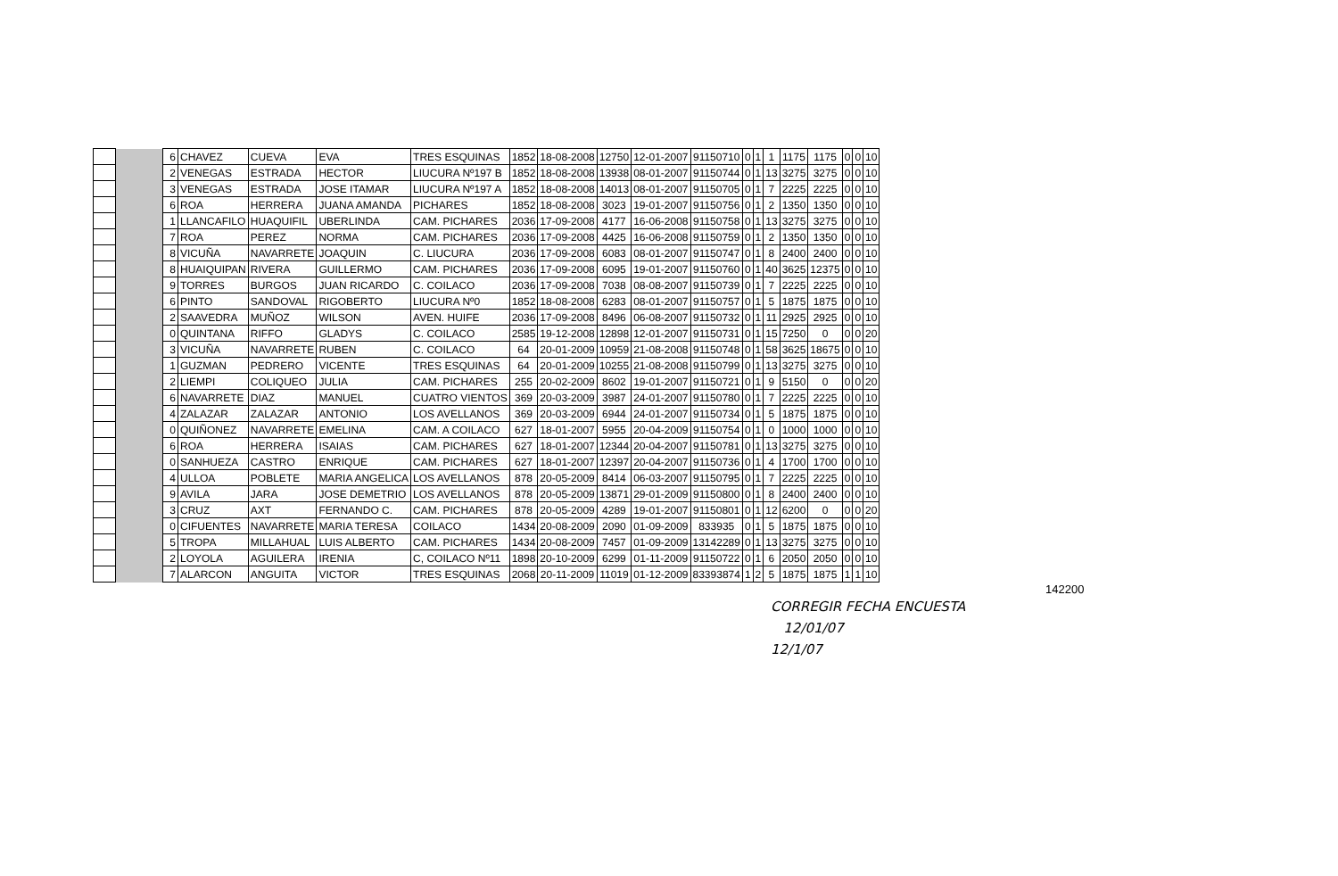| | | 6 | CHAVEZ | CUEVA | EVA | TRES ESQUINAS | 1852 | 18-08-2008 | 12750 | 12-01-2007 | 91150710 | 0 | 1 | 1 | 1175 | 1175 | 0 | 0 | 10 |
| | | 2 | VENEGAS | ESTRADA | HECTOR | LIUCURA Nº197 B | 1852 | 18-08-2008 | 13938 | 08-01-2007 | 91150744 | 0 | 1 | 13 | 3275 | 3275 | 0 | 0 | 10 |
| | | 3 | VENEGAS | ESTRADA | JOSE ITAMAR | LIUCURA Nº197 A | 1852 | 18-08-2008 | 14013 | 08-01-2007 | 91150705 | 0 | 1 | 7 | 2225 | 2225 | 0 | 0 | 10 |
| | | 6 | ROA | HERRERA | JUANA AMANDA | PICHARES | 1852 | 18-08-2008 | 3023 | 19-01-2007 | 91150756 | 0 | 1 | 2 | 1350 | 1350 | 0 | 0 | 10 |
| | | 1 | LLANCAFILO | HUAQUIFIL | UBERLINDA | CAM. PICHARES | 2036 | 17-09-2008 | 4177 | 16-06-2008 | 91150758 | 0 | 1 | 13 | 3275 | 3275 | 0 | 0 | 10 |
| | | 7 | ROA | PEREZ | NORMA | CAM. PICHARES | 2036 | 17-09-2008 | 4425 | 16-06-2008 | 91150759 | 0 | 1 | 2 | 1350 | 1350 | 0 | 0 | 10 |
| | | 8 | VICUÑA | NAVARRETE | JOAQUIN | C. LIUCURA | 2036 | 17-09-2008 | 6083 | 08-01-2007 | 91150747 | 0 | 1 | 8 | 2400 | 2400 | 0 | 0 | 10 |
| | | 8 | HUAIQUIPAN | RIVERA | GUILLERMO | CAM. PICHARES | 2036 | 17-09-2008 | 6095 | 19-01-2007 | 91150760 | 0 | 1 | 40 | 3625 | 12375 | 0 | 0 | 10 |
| | | 9 | TORRES | BURGOS | JUAN RICARDO | C. COILACO | 2036 | 17-09-2008 | 7038 | 08-08-2007 | 91150739 | 0 | 1 | 7 | 2225 | 2225 | 0 | 0 | 10 |
| | | 6 | PINTO | SANDOVAL | RIGOBERTO | LIUCURA Nº0 | 1852 | 18-08-2008 | 6283 | 08-01-2007 | 91150757 | 0 | 1 | 5 | 1875 | 1875 | 0 | 0 | 10 |
| | | 2 | SAAVEDRA | MUÑOZ | WILSON | AVEN. HUIFE | 2036 | 17-09-2008 | 8496 | 06-08-2007 | 91150732 | 0 | 1 | 11 | 2925 | 2925 | 0 | 0 | 10 |
| | | 0 | QUINTANA | RIFFO | GLADYS | C. COILACO | 2585 | 19-12-2008 | 12898 | 12-01-2007 | 91150731 | 0 | 1 | 15 | 7250 | 0 | 0 | 0 | 20 |
| | | 3 | VICUÑA | NAVARRETE | RUBEN | C. COILACO | 64 | 20-01-2009 | 10959 | 21-08-2008 | 91150748 | 0 | 1 | 58 | 3625 | 18675 | 0 | 0 | 10 |
| | | 1 | GUZMAN | PEDRERO | VICENTE | TRES ESQUINAS | 64 | 20-01-2009 | 10255 | 21-08-2008 | 91150799 | 0 | 1 | 13 | 3275 | 3275 | 0 | 0 | 10 |
| | | 2 | LIEMPI | COLIQUEO | JULIA | CAM. PICHARES | 255 | 20-02-2009 | 8602 | 19-01-2007 | 91150721 | 0 | 1 | 9 | 5150 | 0 | 0 | 0 | 20 |
| | | 6 | NAVARRETE | DIAZ | MANUEL | CUATRO VIENTOS | 369 | 20-03-2009 | 3987 | 24-01-2007 | 91150780 | 0 | 1 | 7 | 2225 | 2225 | 0 | 0 | 10 |
| | | 4 | ZALAZAR | ZALAZAR | ANTONIO | LOS AVELLANOS | 369 | 20-03-2009 | 6944 | 24-01-2007 | 91150734 | 0 | 1 | 5 | 1875 | 1875 | 0 | 0 | 10 |
| | | 0 | QUIÑONEZ | NAVARRETE | EMELINA | CAM. A COILACO | 627 | 18-01-2007 | 5955 | 20-04-2009 | 91150754 | 0 | 1 | 0 | 1000 | 1000 | 0 | 0 | 10 |
| | | 6 | ROA | HERRERA | ISAIAS | CAM. PICHARES | 627 | 18-01-2007 | 12344 | 20-04-2007 | 91150781 | 0 | 1 | 13 | 3275 | 3275 | 0 | 0 | 10 |
| | | 0 | SANHUEZA | CASTRO | ENRIQUE | CAM. PICHARES | 627 | 18-01-2007 | 12397 | 20-04-2007 | 91150736 | 0 | 1 | 4 | 1700 | 1700 | 0 | 0 | 10 |
| | | 4 | ULLOA | POBLETE | MARIA ANGELICA | LOS AVELLANOS | 878 | 20-05-2009 | 8414 | 06-03-2007 | 91150795 | 0 | 1 | 7 | 2225 | 2225 | 0 | 0 | 10 |
| | | 9 | AVILA | JARA | JOSE DEMETRIO | LOS AVELLANOS | 878 | 20-05-2009 | 13871 | 29-01-2009 | 91150800 | 0 | 1 | 8 | 2400 | 2400 | 0 | 0 | 10 |
| | | 3 | CRUZ | AXT | FERNANDO C. | CAM. PICHARES | 878 | 20-05-2009 | 4289 | 19-01-2007 | 91150801 | 0 | 1 | 12 | 6200 | 0 | 0 | 0 | 20 |
| | | 0 | CIFUENTES | NAVARRETE | MARIA TERESA | COILACO | 1434 | 20-08-2009 | 2090 | 01-09-2009 | 833935 | 0 | 1 | 5 | 1875 | 1875 | 0 | 0 | 10 |
| | | 5 | TROPA | MILLAHUAL | LUIS ALBERTO | CAM. PICHARES | 1434 | 20-08-2009 | 7457 | 01-09-2009 | 13142289 | 0 | 1 | 13 | 3275 | 3275 | 0 | 0 | 10 |
| | | 2 | LOYOLA | AGUILERA | IRENIA | C, COILACO Nº11 | 1898 | 20-10-2009 | 6299 | 01-11-2009 | 91150722 | 0 | 1 | 6 | 2050 | 2050 | 0 | 0 | 10 |
| | | 7 | ALARCON | ANGUITA | VICTOR | TRES ESQUINAS | 2068 | 20-11-2009 | 11019 | 01-12-2009 | 83393874 | 1 | 2 | 5 | 1875 | 1875 | 1 | 1 | 10 |
142200
CORREGIR FECHA ENCUESTA
12/01/07
12/1/07